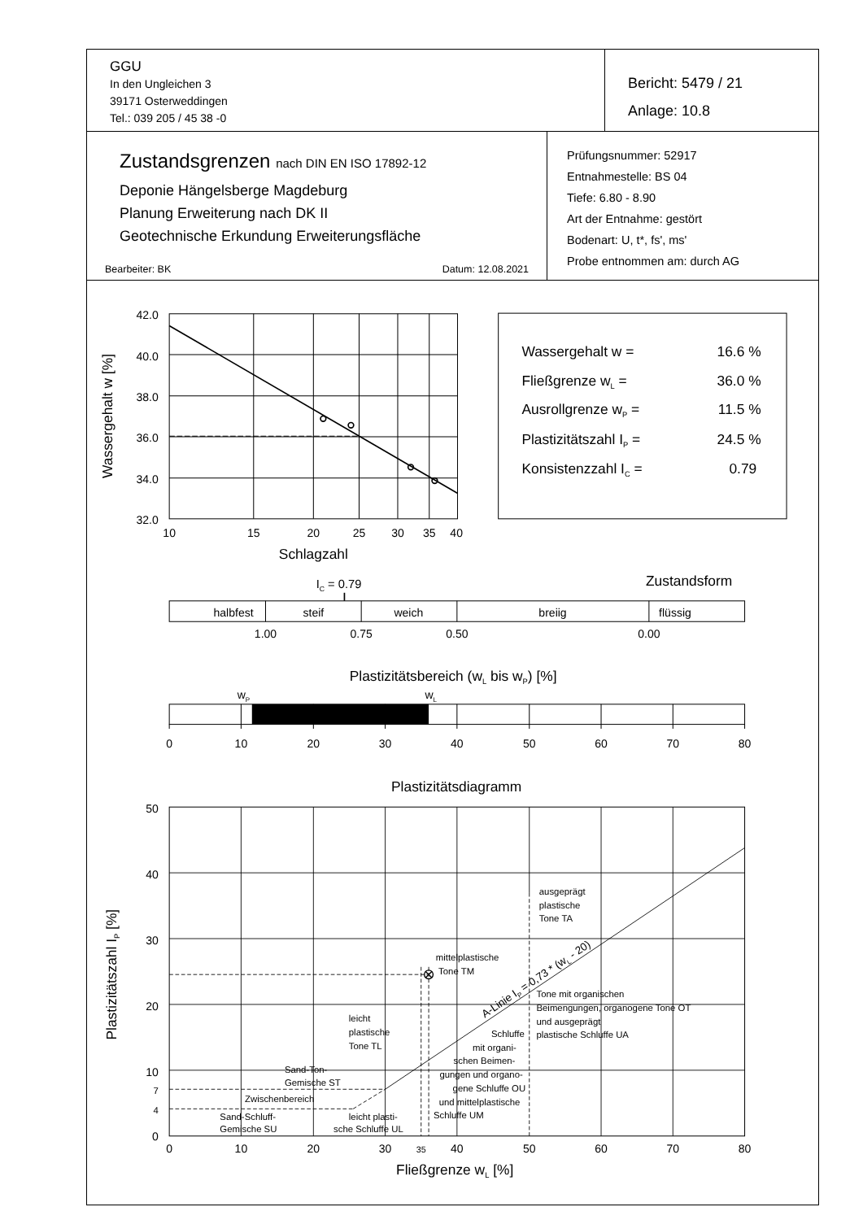GGU
In den Ungleichen 3
39171 Osterweddingen
Tel.: 039 205 / 45 38 -0
Bericht: 5479 / 21
Anlage: 10.8
Zustandsgrenzen nach DIN EN ISO 17892-12
Deponie Hängelsberge Magdeburg
Planung Erweiterung nach DK II
Geotechnische Erkundung Erweiterungsfläche
Bearbeiter: BK Datum: 12.08.2021
Prüfungsnummer: 52917
Entnahmestelle: BS 04
Tiefe: 6.80 - 8.90
Art der Entnahme: gestört
Bodenart: U, t*, fs', ms'
Probe entnommen am: durch AG
42.0
40.0
38.0
36.0
34.0
32.0
10
15
20
25
30
35
40
Schlagzahl
Wassergehalt w [%]
Wassergehalt w =
Fließgrenze wL =
Ausrollgrenze wP =
Plastizitätszahl IP =
Konsistenzzahl IC =
16.6 %
36.0 %
11.5 %
24.5 %
0.79
Zustandsform
IC = 0.79
halbfest
steif
weich
breiig
flüssig
1.00
0.75
0.50
0.00
Plastizitätsbereich (wL bis wP) [%]
wP
wL
0
10
20
30
40
50
60
70
80
Plastizitätsdiagramm
50
40
30
20
10
7
4
0
0
10
20
30
35
40
50
60
70
80
Fließgrenze wL [%]
Plastizitätszahl IP [%]
ausgeprägt
plastische
Tone TA
mittelplastische
Tone TM
Tone mit organischen
Beimengungen, organogene Tone OT
und ausgeprägt
plastische Schluffe UA
leicht
plastische
Tone TL
Schluffe
mit organi-
schen Beimen-
gungen und organo-
gene Schluffe OU
und mittelplastische
Schluffe UM
Sand-Ton-
Gemische ST
Zwischenbereich
Sand-Schluff-
Gemische SU
leicht plasti-
sche Schluffe UL
A-Linie IP = 0,73 * (wL - 20)